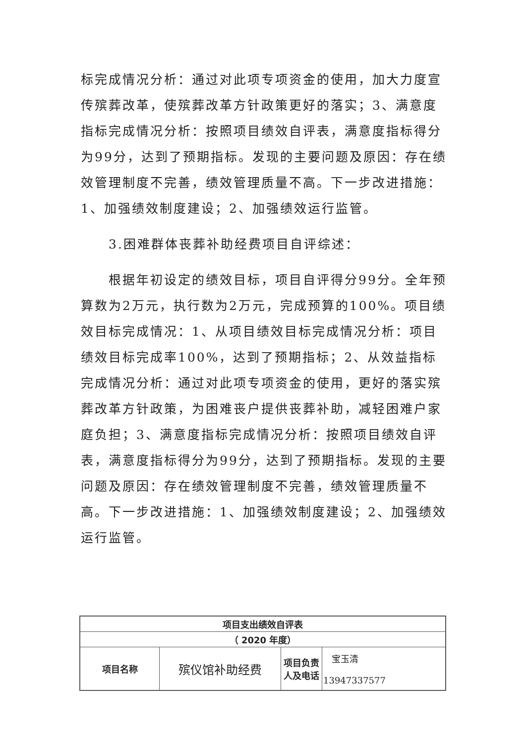标完成情况分析：通过对此项专项资金的使用，加大力度宣传殡葬改革，使殡葬改革方针政策更好的落实；3、满意度指标完成情况分析：按照项目绩效自评表，满意度指标得分为99分，达到了预期指标。发现的主要问题及原因：存在绩效管理制度不完善，绩效管理质量不高。下一步改进措施：1、加强绩效制度建设；2、加强绩效运行监管。
3.困难群体丧葬补助经费项目自评综述：
根据年初设定的绩效目标，项目自评得分99分。全年预算数为2万元，执行数为2万元，完成预算的100%。项目绩效目标完成情况：1、从项目绩效目标完成情况分析：项目绩效目标完成率100%，达到了预期指标；2、从效益指标完成情况分析：通过对此项专项资金的使用，更好的落实殡葬改革方针政策，为困难丧户提供丧葬补助，减轻困难户家庭负担；3、满意度指标完成情况分析：按照项目绩效自评表，满意度指标得分为99分，达到了预期指标。发现的主要问题及原因：存在绩效管理制度不完善，绩效管理质量不高。下一步改进措施：1、加强绩效制度建设；2、加强绩效运行监管。
| 项目支出绩效自评表 | | | |
| （ 2020 年度） | | | |
| 项目名称 | 殡仪馆补助经费 | 项目负责人及电话 | 宝玉清 13947337577 |